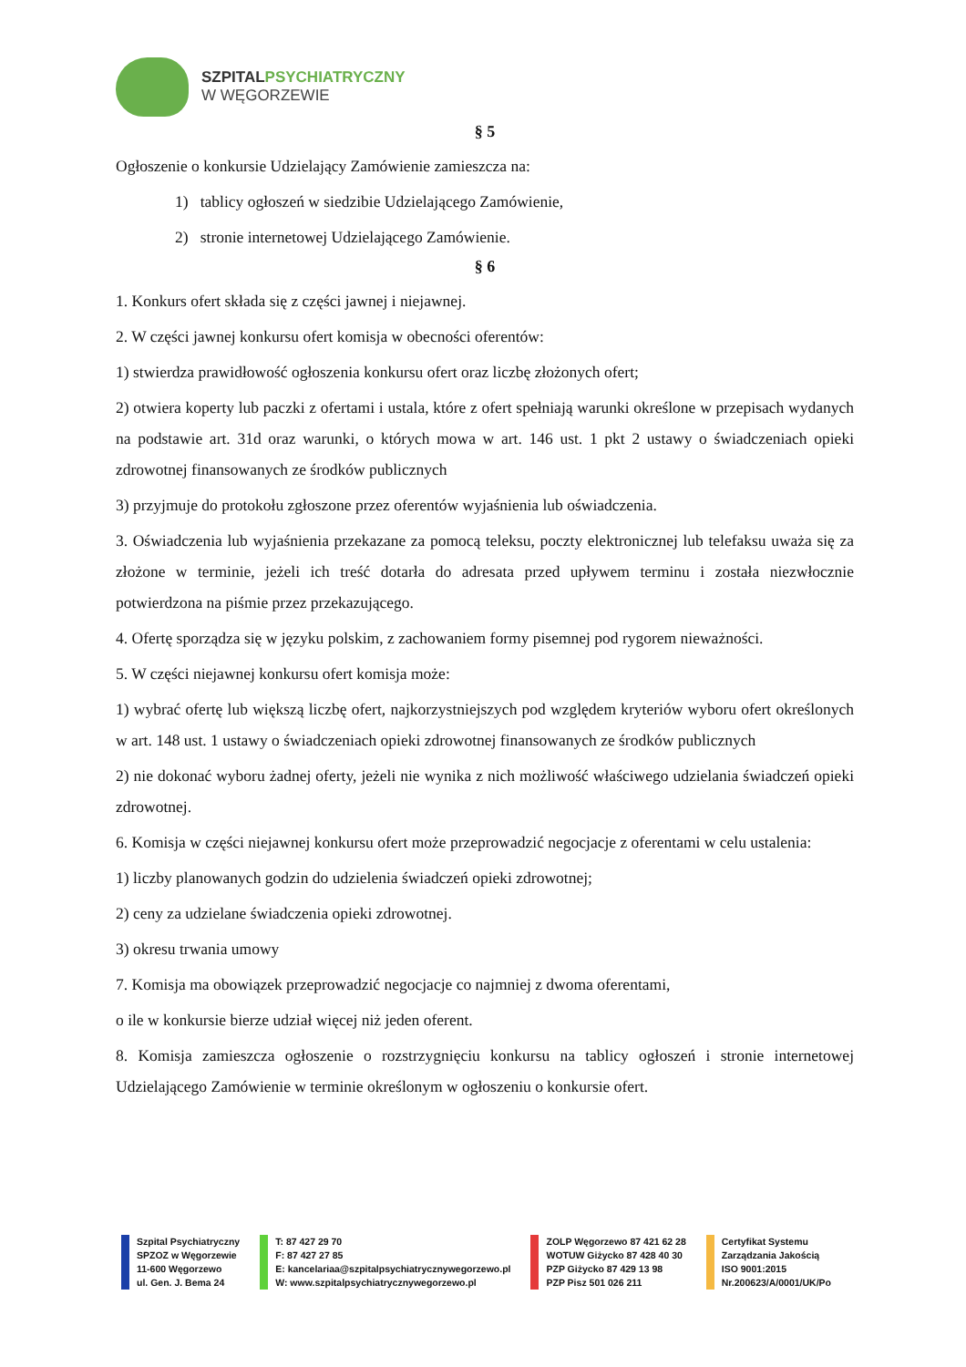SZPITALPSYCHIATRYCZNY
W WĘGORZEWIE
§ 5
Ogłoszenie o konkursie Udzielający Zamówienie zamieszcza na:
1) tablicy ogłoszeń w siedzibie Udzielającego Zamówienie,
2) stronie internetowej Udzielającego Zamówienie.
§ 6
1. Konkurs ofert składa się z części jawnej i niejawnej.
2. W części jawnej konkursu ofert komisja w obecności oferentów:
1) stwierdza prawidłowość ogłoszenia konkursu ofert oraz liczbę złożonych ofert;
2) otwiera koperty lub paczki z ofertami i ustala, które z ofert spełniają warunki określone w przepisach wydanych na podstawie art. 31d oraz warunki, o których mowa w art. 146 ust. 1 pkt 2 ustawy o świadczeniach opieki zdrowotnej finansowanych ze środków publicznych
3) przyjmuje do protokołu zgłoszone przez oferentów wyjaśnienia lub oświadczenia.
3. Oświadczenia lub wyjaśnienia przekazane za pomocą teleksu, poczty elektronicznej lub telefaksu uważa się za złożone w terminie, jeżeli ich treść dotarła do adresata przed upływem terminu i została niezwłocznie potwierdzona na piśmie przez przekazującego.
4. Ofertę sporządza się w języku polskim, z zachowaniem formy pisemnej pod rygorem nieważności.
5. W części niejawnej konkursu ofert komisja może:
1) wybrać ofertę lub większą liczbę ofert, najkorzystniejszych pod względem kryteriów wyboru ofert określonych w art. 148 ust. 1 ustawy o świadczeniach opieki zdrowotnej finansowanych ze środków publicznych
2) nie dokonać wyboru żadnej oferty, jeżeli nie wynika z nich możliwość właściwego udzielania świadczeń opieki zdrowotnej.
6. Komisja w części niejawnej konkursu ofert może przeprowadzić negocjacje z oferentami w celu ustalenia:
1) liczby planowanych godzin do udzielenia świadczeń opieki zdrowotnej;
2) ceny za udzielane świadczenia opieki zdrowotnej.
3) okresu trwania umowy
7. Komisja ma obowiązek przeprowadzić negocjacje co najmniej z dwoma oferentami,
o ile w konkursie bierze udział więcej niż jeden oferent.
8. Komisja zamieszcza ogłoszenie o rozstrzygnięciu konkursu na tablicy ogłoszeń i stronie internetowej Udzielającego Zamówienie w terminie określonym w ogłoszeniu o konkursie ofert.
Szpital Psychiatryczny
SPZOZ w Węgorzewie
11-600 Węgorzewo
ul. Gen. J. Bema 24
T: 87 427 29 70
F: 87 427 27 85
E: kancelariaa@szpitalpsychiatrycznywegorzewo.pl
W: www.szpitalpsychiatrycznywegorzewo.pl
ZOLP Węgorzewo 87 421 62 28
WOTUW Giżycko 87 428 40 30
PZP Giżycko 87 429 13 98
PZP Pisz 501 026 211
Certyfikat Systemu
Zarządzania Jakością
ISO 9001:2015
Nr.200623/A/0001/UK/Po